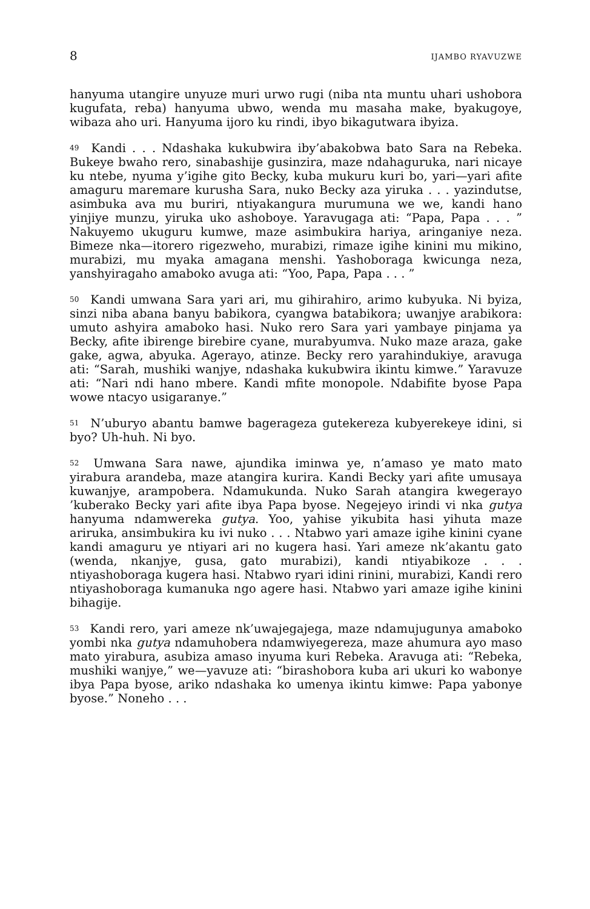8 IJAMBO RYAVUZWE
hanyuma utangire unyuze muri urwo rugi (niba nta muntu uhari ushobora kugufata, reba) hanyuma ubwo, wenda mu masaha make, byakugoye, wibaza aho uri. Hanyuma ijoro ku rindi, ibyo bikagutwara ibyiza.
<sup>49</sup> Kandi . . . Ndashaka kukubwira iby’abakobwa bato Sara na Rebeka. Bukeye bwaho rero, sinabashije gusinzira, maze ndahaguruka, nari nicaye ku ntebe, nyuma y’igihe gito Becky, kuba mukuru kuri bo, yari—yari afite amaguru maremare kurusha Sara, nuko Becky aza yiruka . . . yazindutse, asimbuka ava mu buriri, ntiyakangura murumuna we we, kandi hano yinjiye munzu, yiruka uko ashoboye. Yaravugaga ati: “Papa, Papa . . . ” Nakuyemo ukuguru kumwe, maze asimbukira hariya, aringaniye neza. Bimeze nka—itorero rigezweho, murabizi, rimaze igihe kinini mu mikino, murabizi, mu myaka amagana menshi. Yashoboraga kwicunga neza, yanshyiragaho amaboko avuga ati: “Yoo, Papa, Papa . . . ”
<sup>50</sup> Kandi umwana Sara yari ari, mu gihirahiro, arimo kubyuka. Ni byiza, sinzi niba abana banyu babikora, cyangwa batabikora; uwanjye arabikora: umuto ashyira amaboko hasi. Nuko rero Sara yari yambaye pinjama ya Becky, afite ibirenge birebire cyane, murabyumva. Nuko maze araza, gake gake, agwa, abyuka. Agerayo, atinze. Becky rero yarahindukiye, aravuga ati: “Sarah, mushiki wanjye, ndashaka kukubwira ikintu kimwe.” Yaravuze ati: “Nari ndi hano mbere. Kandi mfite monopole. Ndabifite byose Papa wowe ntacyo usigaranye.”
<sup>51</sup> N’uburyo abantu bamwe bagerageza gutekereza kubyerekeye idini, si byo? Uh-huh. Ni byo.
<sup>52</sup> Umwana Sara nawe, ajundika iminwa ye, n’amaso ye mato mato yirabura arandeba, maze atangira kurira. Kandi Becky yari afite umusaya kuwanjye, arampobera. Ndamukunda. Nuko Sarah atangira kwegerayo ’kuberako Becky yari afite ibya Papa byose. Negejeyo irindi vi nka gutya hanyuma ndamwereka gutya. Yoo, yahise yikubita hasi yihuta maze ariruka, ansimbukira ku ivi nuko . . . Ntabwo yari amaze igihe kinini cyane kandi amaguru ye ntiyari ari no kugera hasi. Yari ameze nk’akantu gato (wenda, nkanjye, gusa, gato murabizi), kandi ntiyabikoze . . . ntiyashoboraga kugera hasi. Ntabwo ryari idini rinini, murabizi, Kandi rero ntiyashoboraga kumanuka ngo agere hasi. Ntabwo yari amaze igihe kinini bihagije.
<sup>53</sup> Kandi rero, yari ameze nk’uwajegajega, maze ndamujugunya amaboko yombi nka gutya ndamuhobera ndamwiyegereza, maze ahumura ayo maso mato yirabura, asubiza amaso inyuma kuri Rebeka. Aravuga ati: “Rebeka, mushiki wanjye,” we—yavuze ati: “birashobora kuba ari ukuri ko wabonye ibya Papa byose, ariko ndashaka ko umenya ikintu kimwe: Papa yabonye byose.” Noneho . . .